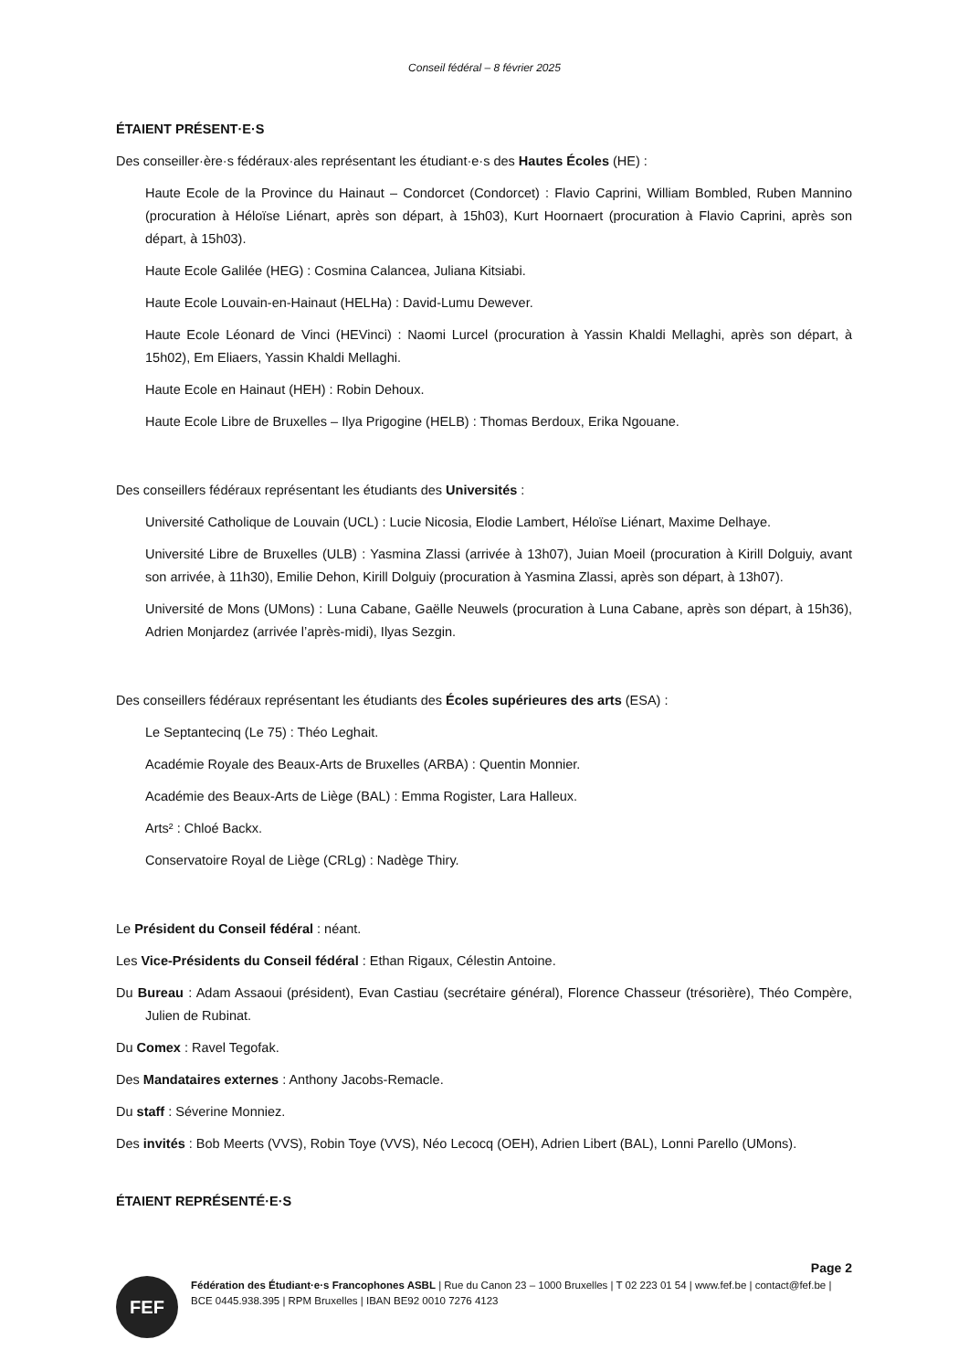Conseil fédéral – 8 février 2025
ÉTAIENT PRÉSENT·E·S
Des conseiller·ère·s fédéraux·ales représentant les étudiant·e·s des Hautes Écoles (HE) :
Haute Ecole de la Province du Hainaut – Condorcet (Condorcet) : Flavio Caprini, William Bombled, Ruben Mannino (procuration à Héloïse Liénart, après son départ, à 15h03), Kurt Hoornaert (procuration à Flavio Caprini, après son départ, à 15h03).
Haute Ecole Galilée (HEG) : Cosmina Calancea, Juliana Kitsiabi.
Haute Ecole Louvain-en-Hainaut (HELHa) : David-Lumu Dewever.
Haute Ecole Léonard de Vinci (HEVinci) : Naomi Lurcel (procuration à Yassin Khaldi Mellaghi, après son départ, à 15h02), Em Eliaers, Yassin Khaldi Mellaghi.
Haute Ecole en Hainaut (HEH) : Robin Dehoux.
Haute Ecole Libre de Bruxelles – Ilya Prigogine (HELB) : Thomas Berdoux, Erika Ngouane.
Des conseillers fédéraux représentant les étudiants des Universités :
Université Catholique de Louvain (UCL) : Lucie Nicosia, Elodie Lambert, Héloïse Liénart, Maxime Delhaye.
Université Libre de Bruxelles (ULB) : Yasmina Zlassi (arrivée à 13h07), Juian Moeil (procuration à Kirill Dolguiy, avant son arrivée, à 11h30), Emilie Dehon, Kirill Dolguiy (procuration à Yasmina Zlassi, après son départ, à 13h07).
Université de Mons (UMons) : Luna Cabane, Gaëlle Neuwels (procuration à Luna Cabane, après son départ, à 15h36), Adrien Monjardez (arrivée l’après-midi), Ilyas Sezgin.
Des conseillers fédéraux représentant les étudiants des Écoles supérieures des arts (ESA) :
Le Septantecinq (Le 75) : Théo Leghait.
Académie Royale des Beaux-Arts de Bruxelles (ARBA) : Quentin Monnier.
Académie des Beaux-Arts de Liège (BAL) : Emma Rogister, Lara Halleux.
Arts² : Chloé Backx.
Conservatoire Royal de Liège (CRLg) : Nadège Thiry.
Le Président du Conseil fédéral : néant.
Les Vice-Présidents du Conseil fédéral : Ethan Rigaux, Célestin Antoine.
Du Bureau : Adam Assaoui (président), Evan Castiau (secrétaire général), Florence Chasseur (trésorière), Théo Compère, Julien de Rubinat.
Du Comex : Ravel Tegofak.
Des Mandataires externes : Anthony Jacobs-Remacle.
Du staff : Séverine Monniez.
Des invités : Bob Meerts (VVS), Robin Toye (VVS), Néo Lecocq (OEH), Adrien Libert (BAL), Lonni Parello (UMons).
ÉTAIENT REPRÉSENTÉ·E·S
Page 2
FEF
Fédération des Étudiant·e·s Francophones ASBL | Rue du Canon 23 – 1000 Bruxelles | T 02 223 01 54 | www.fef.be | contact@fef.be | BCE 0445.938.395 | RPM Bruxelles | IBAN BE92 0010 7276 4123